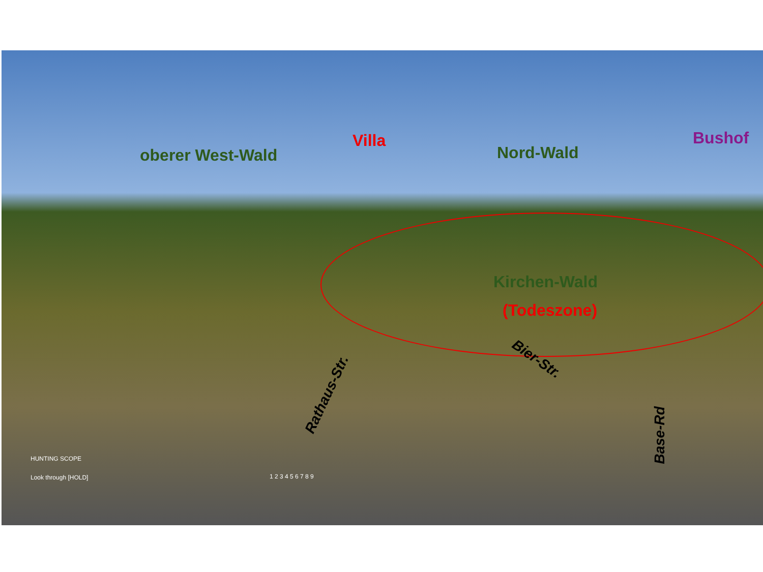oberer West-Wald
Villa
Nord-Wald
Bushof
Kirchen-Wald
(Todeszone)
Bier-Str.
Rathaus-Str.
Base-Rd
HUNTING SCOPE
Look through [HOLD] 1 2 3 4 5 6 7 8 9